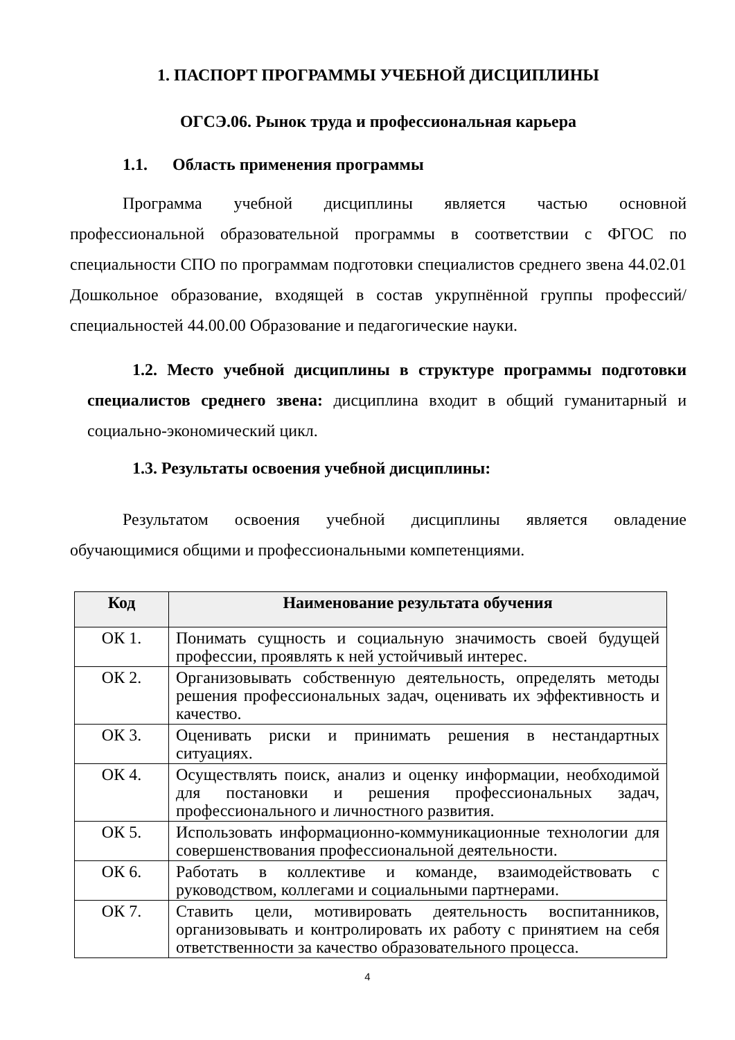1. ПАСПОРТ ПРОГРАММЫ УЧЕБНОЙ ДИСЦИПЛИНЫ
ОГСЭ.06. Рынок труда и профессиональная карьера
1.1. Область применения программы
Программа учебной дисциплины является частью основной профессиональной образовательной программы в соответствии с ФГОС по специальности СПО по программам подготовки специалистов среднего звена 44.02.01 Дошкольное образование, входящей в состав укрупнённой группы профессий/специальностей 44.00.00 Образование и педагогические науки.
1.2. Место учебной дисциплины в структуре программы подготовки специалистов среднего звена: дисциплина входит в общий гуманитарный и социально-экономический цикл.
1.3. Результаты освоения учебной дисциплины:
Результатом освоения учебной дисциплины является овладение обучающимися общими и профессиональными компетенциями.
| Код | Наименование результата обучения |
| --- | --- |
| ОК 1. | Понимать сущность и социальную значимость своей будущей профессии, проявлять к ней устойчивый интерес. |
| ОК 2. | Организовывать собственную деятельность, определять методы решения профессиональных задач, оценивать их эффективность и качество. |
| ОК 3. | Оценивать риски и принимать решения в нестандартных ситуациях. |
| ОК 4. | Осуществлять поиск, анализ и оценку информации, необходимой для постановки и решения профессиональных задач, профессионального и личностного развития. |
| ОК 5. | Использовать информационно-коммуникационные технологии для совершенствования профессиональной деятельности. |
| ОК 6. | Работать в коллективе и команде, взаимодействовать с руководством, коллегами и социальными партнерами. |
| ОК 7. | Ставить цели, мотивировать деятельность воспитанников, организовывать и контролировать их работу с принятием на себя ответственности за качество образовательного процесса. |
4